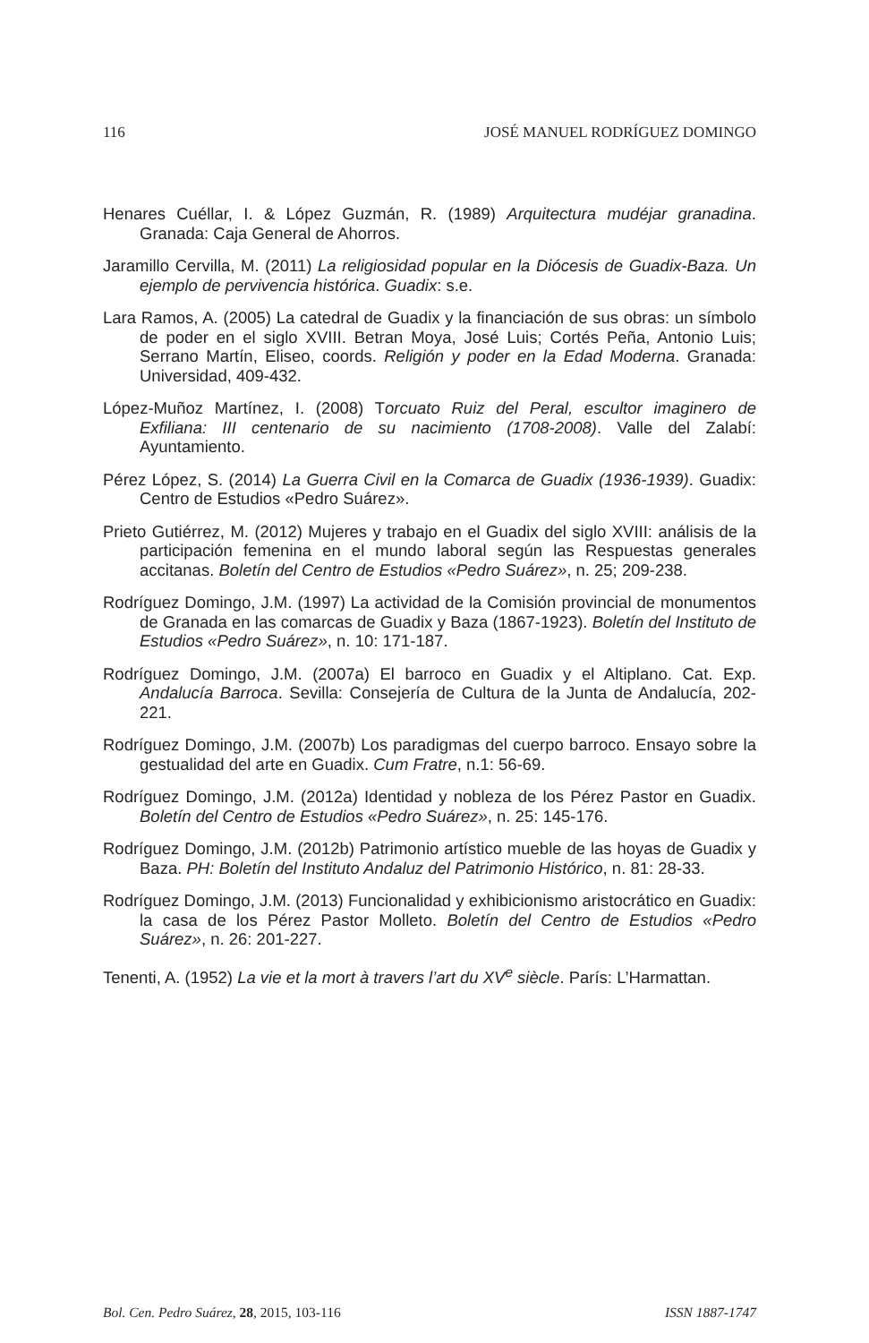116 JOSÉ MANUEL RODRÍGUEZ DOMINGO
Henares Cuéllar, I. & López Guzmán, R. (1989) Arquitectura mudéjar granadina. Granada: Caja General de Ahorros.
Jaramillo Cervilla, M. (2011) La religiosidad popular en la Diócesis de Guadix-Baza. Un ejemplo de pervivencia histórica. Guadix: s.e.
Lara Ramos, A. (2005) La catedral de Guadix y la financiación de sus obras: un símbolo de poder en el siglo XVIII. Betran Moya, José Luis; Cortés Peña, Antonio Luis; Serrano Martín, Eliseo, coords. Religión y poder en la Edad Moderna. Granada: Universidad, 409-432.
López-Muñoz Martínez, I. (2008) Torcuato Ruiz del Peral, escultor imaginero de Exfiliana: III centenario de su nacimiento (1708-2008). Valle del Zalabí: Ayuntamiento.
Pérez López, S. (2014) La Guerra Civil en la Comarca de Guadix (1936-1939). Guadix: Centro de Estudios «Pedro Suárez».
Prieto Gutiérrez, M. (2012) Mujeres y trabajo en el Guadix del siglo XVIII: análisis de la participación femenina en el mundo laboral según las Respuestas generales accitanas. Boletín del Centro de Estudios «Pedro Suárez», n. 25; 209-238.
Rodríguez Domingo, J.M. (1997) La actividad de la Comisión provincial de monumentos de Granada en las comarcas de Guadix y Baza (1867-1923). Boletín del Instituto de Estudios «Pedro Suárez», n. 10: 171-187.
Rodríguez Domingo, J.M. (2007a) El barroco en Guadix y el Altiplano. Cat. Exp. Andalucía Barroca. Sevilla: Consejería de Cultura de la Junta de Andalucía, 202-221.
Rodríguez Domingo, J.M. (2007b) Los paradigmas del cuerpo barroco. Ensayo sobre la gestualidad del arte en Guadix. Cum Fratre, n.1: 56-69.
Rodríguez Domingo, J.M. (2012a) Identidad y nobleza de los Pérez Pastor en Guadix. Boletín del Centro de Estudios «Pedro Suárez», n. 25: 145-176.
Rodríguez Domingo, J.M. (2012b) Patrimonio artístico mueble de las hoyas de Guadix y Baza. PH: Boletín del Instituto Andaluz del Patrimonio Histórico, n. 81: 28-33.
Rodríguez Domingo, J.M. (2013) Funcionalidad y exhibicionismo aristocrático en Guadix: la casa de los Pérez Pastor Molleto. Boletín del Centro de Estudios «Pedro Suárez», n. 26: 201-227.
Tenenti, A. (1952) La vie et la mort à travers l’art du XV<sup>e</sup> siècle. París: L’Harmattan.
Bol. Cen. Pedro Suárez, 28, 2015, 103-116 ISSN 1887-1747